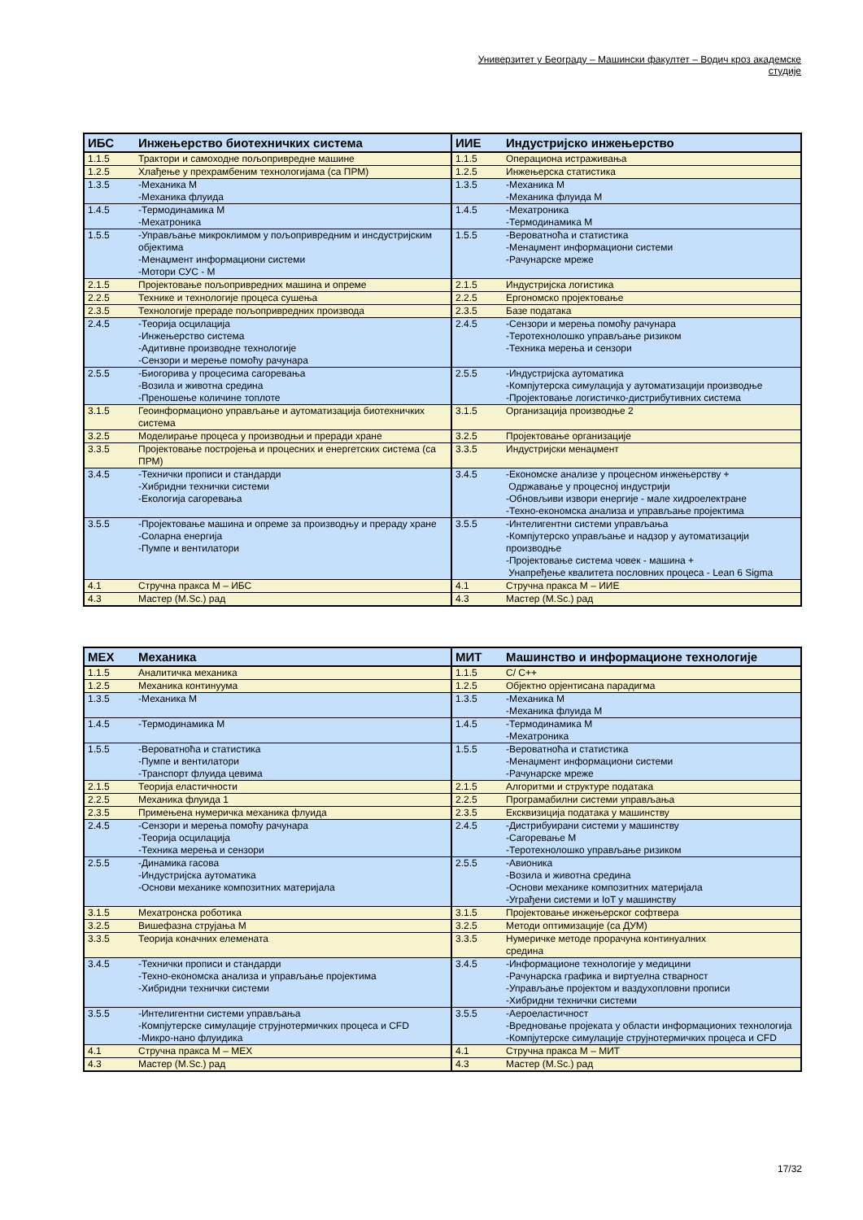Универзитет у Београду – Машински факултет – Водич кроз академске студије
| ИБС | Инжењерство биотехничких система | ИИЕ | Индустријско инжењерство |
| --- | --- | --- | --- |
| 1.1.5 | Трактори и самоходне пољопривредне машине | 1.1.5 | Операциона истраживања |
| 1.2.5 | Хлађење у прехрамбеним технологијама (са ПРМ) | 1.2.5 | Инжењерска статистика |
| 1.3.5 | -Механика М -Механика флуида | 1.3.5 | -Механика М -Механика флуида М |
| 1.4.5 | -Термодинамика М -Мехатроника | 1.4.5 | -Мехатроника -Термодинамика М |
| 1.5.5 | -Управљање микроклимом у пољопривредним и инсдустријским објектима -Менаџмент информациони системи -Мотори СУС - М | 1.5.5 | -Вероватноћа и статистика -Менаџмент информациони системи -Рачунарске мреже |
| 2.1.5 | Пројектовање пољопривредних машина и опреме | 2.1.5 | Индустријска логистика |
| 2.2.5 | Технике и технологије процеса сушења | 2.2.5 | Ергономско пројектовање |
| 2.3.5 | Технологије прераде пољопривредних производа | 2.3.5 | Базе података |
| 2.4.5 | -Теорија осцилација -Инжењерство система -Адитивне производне технологије -Сензори и мерење помоћу рачунара | 2.4.5 | -Сензори и мерења помоћу рачунара -Теротехнолошко управљање ризиком -Техника мерења и сензори |
| 2.5.5 | -Биогорива у процесима сагоревања -Возила и животна средина -Преношење количине топлоте | 2.5.5 | -Индустријска аутоматика -Компјутерска симулација у аутоматизацији производње -Пројектовање логистичко-дистрибутивних система |
| 3.1.5 | Геоинформационо управљање и аутоматизација биотехничких система | 3.1.5 | Организација производње 2 |
| 3.2.5 | Моделирање процеса у производњи и преради хране | 3.2.5 | Пројектовање организације |
| 3.3.5 | Пројектовање постројења и процесних и енергетских система (са ПРМ) | 3.3.5 | Индустријски менаџмент |
| 3.4.5 | -Технички прописи и стандарди -Хибридни технички системи -Екологија сагоревања | 3.4.5 | -Економске анализе у процесном инжењерству + Одржавање у процесној индустрији -Обновљиви извори енергије - мале хидроелектране -Техно-економска анализа и управљање пројектима |
| 3.5.5 | -Пројектовање машина и опреме за производњу и прераду хране -Соларна енергија -Пумпе и вентилатори | 3.5.5 | -Интелигентни системи управљања -Компјутерско управљање и надзор у аутоматизацији производње -Пројектовање система човек - машина + Унапређење квалитета пословних процеса - Lean 6 Sigma |
| 4.1 | Стручна пракса М – ИБС | 4.1 | Стручна пракса М – ИИЕ |
| 4.3 | Мастер (M.Sc.) рад | 4.3 | Мастер (M.Sc.) рад |
| МЕХ | Механика | МИТ | Машинство и информационе технологије |
| --- | --- | --- | --- |
| 1.1.5 | Аналитичка механика | 1.1.5 | C/ C++ |
| 1.2.5 | Механика континуума | 1.2.5 | Објектно орјентисана парадигма |
| 1.3.5 | -Механика М | 1.3.5 | -Механика М -Механика флуида М |
| 1.4.5 | -Термодинамика М | 1.4.5 | -Термодинамика М -Мехатроника |
| 1.5.5 | -Вероватноћа и статистика -Пумпе и вентилатори -Транспорт флуида цевима | 1.5.5 | -Вероватноћа и статистика -Менаџмент информациони системи -Рачунарске мреже |
| 2.1.5 | Теорија еластичности | 2.1.5 | Алгоритми и структуре података |
| 2.2.5 | Механика флуида 1 | 2.2.5 | Програмабилни системи управљања |
| 2.3.5 | Примењена нумеричка механика флуида | 2.3.5 | Екcквизиција података у машинству |
| 2.4.5 | -Сензори и мерења помоћу рачунара -Теорија осцилација -Техника мерења и сензори | 2.4.5 | -Дистрибуирани системи у машинству -Сагоревање М -Теротехнолошко управљање ризиком |
| 2.5.5 | -Динамика гасова -Индустријска аутоматика -Основи механике композитних материјала | 2.5.5 | -Авионика -Возила и животна средина -Основи механике композитних материјала -Уграђени системи и IoT у машинству |
| 3.1.5 | Мехатронска роботика | 3.1.5 | Пројектовање инжењерског софтвера |
| 3.2.5 | Вишефазна струјања М | 3.2.5 | Методи оптимизације (са ДУМ) |
| 3.3.5 | Теорија коначних елемената | 3.3.5 | Нумеричке методе прорачуна континуалних средина |
| 3.4.5 | -Технички прописи и стандарди -Техно-економска анализа и управљање пројектима -Хибридни технички системи | 3.4.5 | -Информационе технологије у медицини -Рачунарска графика и виртуелна стварност -Управљање пројектом и ваздухопловни прописи -Хибридни технички системи |
| 3.5.5 | -Интелигентни системи управљања -Компјутерске симулације струјнотермичких процеса и CFD -Микро-нано флуидика | 3.5.5 | -Аероеластичност -Вредновање пројеката у области информационих технологија -Компјутерске симулације струјнотермичких процеса и CFD |
| 4.1 | Стручна пракса М – МЕХ | 4.1 | Стручна пракса М – МИТ |
| 4.3 | Мастер (M.Sc.) рад | 4.3 | Мастер (M.Sc.) рад |
17/32